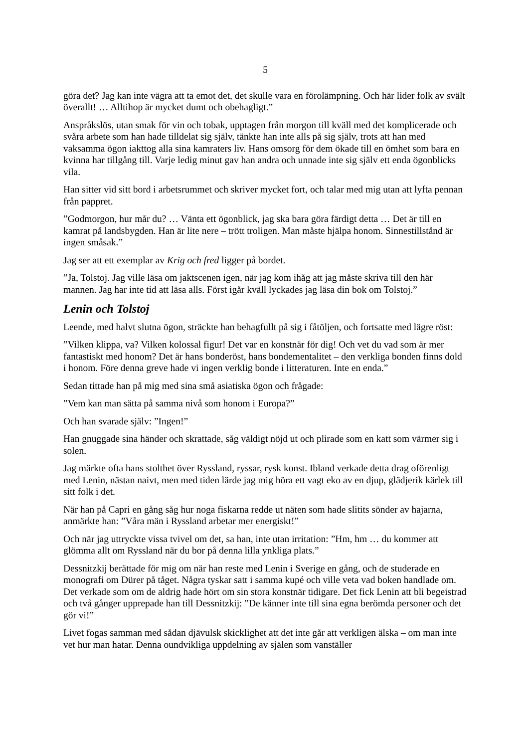5
göra det? Jag kan inte vägra att ta emot det, det skulle vara en förolämpning. Och här lider folk av svält överallt! … Alltihop är mycket dumt och obehagligt.”
Anspråkslös, utan smak för vin och tobak, upptagen från morgon till kväll med det komplicerade och svåra arbete som han hade tilldelat sig själv, tänkte han inte alls på sig själv, trots att han med vaksamma ögon iakttog alla sina kamraters liv. Hans omsorg för dem ökade till en ömhet som bara en kvinna har tillgång till. Varje ledig minut gav han andra och unnade inte sig själv ett enda ögonblicks vila.
Han sitter vid sitt bord i arbetsrummet och skriver mycket fort, och talar med mig utan att lyfta pennan från pappret.
”Godmorgon, hur mår du? … Vänta ett ögonblick, jag ska bara göra färdigt detta … Det är till en kamrat på landsbygden. Han är lite nere – trött troligen. Man måste hjälpa honom. Sinnestillstånd är ingen småsak.”
Jag ser att ett exemplar av Krig och fred ligger på bordet.
”Ja, Tolstoj. Jag ville läsa om jaktscenen igen, när jag kom ihåg att jag måste skriva till den här mannen. Jag har inte tid att läsa alls. Först igår kväll lyckades jag läsa din bok om Tolstoj.”
Lenin och Tolstoj
Leende, med halvt slutna ögon, sträckte han behagfullt på sig i fåtöljen, och fortsatte med lägre röst:
”Vilken klippa, va? Vilken kolossal figur! Det var en konstnär för dig! Och vet du vad som är mer fantastiskt med honom? Det är hans bonderöst, hans bondementalitet – den verkliga bonden finns dold i honom. Före denna greve hade vi ingen verklig bonde i litteraturen. Inte en enda.”
Sedan tittade han på mig med sina små asiatiska ögon och frågade:
”Vem kan man sätta på samma nivå som honom i Europa?”
Och han svarade själv: ”Ingen!”
Han gnuggade sina händer och skrattade, såg väldigt nöjd ut och plirade som en katt som värmer sig i solen.
Jag märkte ofta hans stolthet över Ryssland, ryssar, rysk konst. Ibland verkade detta drag oförenligt med Lenin, nästan naivt, men med tiden lärde jag mig höra ett vagt eko av en djup, glädjerik kärlek till sitt folk i det.
När han på Capri en gång såg hur noga fiskarna redde ut näten som hade slitits sönder av hajarna, anmärkte han: ”Våra män i Ryssland arbetar mer energiskt!”
Och när jag uttryckte vissa tvivel om det, sa han, inte utan irritation: ”Hm, hm … du kommer att glömma allt om Ryssland när du bor på denna lilla ynkliga plats.”
Dessnitzkij berättade för mig om när han reste med Lenin i Sverige en gång, och de studerade en monografi om Dürer på tåget. Några tyskar satt i samma kupé och ville veta vad boken handlade om. Det verkade som om de aldrig hade hört om sin stora konstnär tidigare. Det fick Lenin att bli begeistrad och två gånger upprepade han till Dessnitzkij: ”De känner inte till sina egna berömda personer och det gör vi!”
Livet fogas samman med sådan djävulsk skicklighet att det inte går att verkligen älska – om man inte vet hur man hatar. Denna oundvikliga uppdelning av själen som vanställer